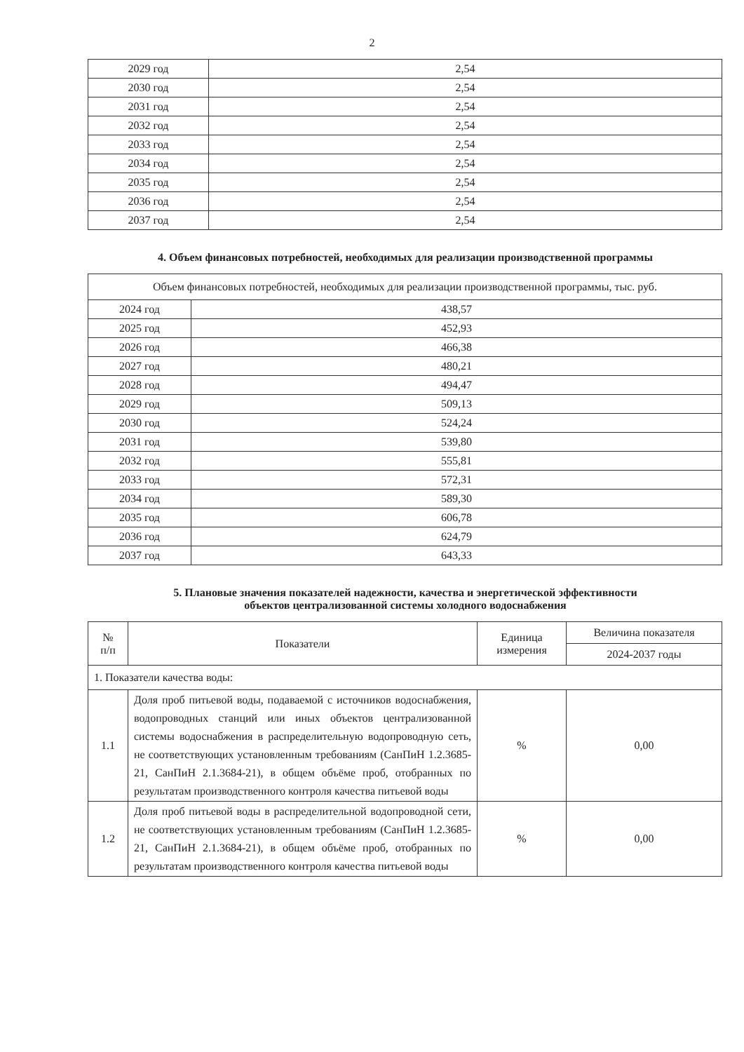2
| 2029 год | 2,54 |
| 2030 год | 2,54 |
| 2031 год | 2,54 |
| 2032 год | 2,54 |
| 2033 год | 2,54 |
| 2034 год | 2,54 |
| 2035 год | 2,54 |
| 2036 год | 2,54 |
| 2037 год | 2,54 |
4. Объем финансовых потребностей, необходимых для реализации производственной программы
| Объем финансовых потребностей, необходимых для реализации производственной программы, тыс. руб. | |
| 2024 год | 438,57 |
| 2025 год | 452,93 |
| 2026 год | 466,38 |
| 2027 год | 480,21 |
| 2028 год | 494,47 |
| 2029 год | 509,13 |
| 2030 год | 524,24 |
| 2031 год | 539,80 |
| 2032 год | 555,81 |
| 2033 год | 572,31 |
| 2034 год | 589,30 |
| 2035 год | 606,78 |
| 2036 год | 624,79 |
| 2037 год | 643,33 |
5. Плановые значения показателей надежности, качества и энергетической эффективности
объектов централизованной системы холодного водоснабжения
| № п/п | Показатели | Единица измерения | Величина показателя |
| --- | --- | --- | --- |
| | | | 2024-2037 годы |
| 1. Показатели качества воды: | | | |
| 1.1 | Доля проб питьевой воды, подаваемой с источников водоснабжения, водопроводных станций или иных объектов централизованной системы водоснабжения в распределительную водопроводную сеть, не соответствующих установленным требованиям (СанПиН 1.2.3685-21, СанПиН 2.1.3684-21), в общем объёме проб, отобранных по результатам производственного контроля качества питьевой воды | % | 0,00 |
| 1.2 | Доля проб питьевой воды в распределительной водопроводной сети, не соответствующих установленным требованиям (СанПиН 1.2.3685-21, СанПиН 2.1.3684-21), в общем объёме проб, отобранных по результатам производственного контроля качества питьевой воды | % | 0,00 |